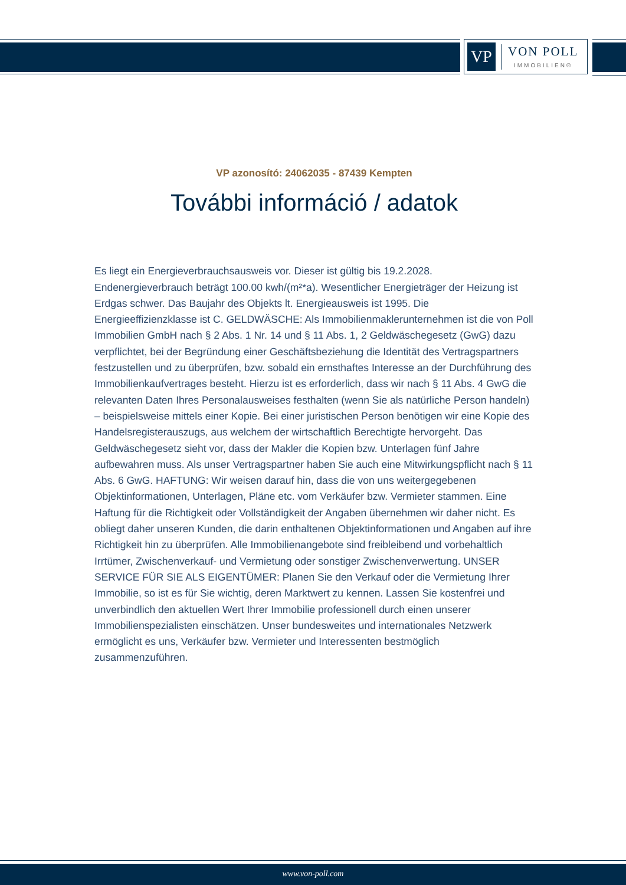VP
VON POLL
IMMOBILIEN®
VP azonosító: 24062035 - 87439 Kempten
További információ / adatok
Es liegt ein Energieverbrauchsausweis vor. Dieser ist gültig bis 19.2.2028. Endenergieverbrauch beträgt 100.00 kwh/(m²*a). Wesentlicher Energieträger der Heizung ist Erdgas schwer. Das Baujahr des Objekts lt. Energieausweis ist 1995. Die Energieeffizienzklasse ist C. GELDWÄSCHE: Als Immobilienmaklerunternehmen ist die von Poll Immobilien GmbH nach § 2 Abs. 1 Nr. 14 und § 11 Abs. 1, 2 Geldwäschegesetz (GwG) dazu verpflichtet, bei der Begründung einer Geschäftsbeziehung die Identität des Vertragspartners festzustellen und zu überprüfen, bzw. sobald ein ernsthaftes Interesse an der Durchführung des Immobilienkaufvertrages besteht. Hierzu ist es erforderlich, dass wir nach § 11 Abs. 4 GwG die relevanten Daten Ihres Personalausweises festhalten (wenn Sie als natürliche Person handeln) – beispielsweise mittels einer Kopie. Bei einer juristischen Person benötigen wir eine Kopie des Handelsregisterauszugs, aus welchem der wirtschaftlich Berechtigte hervorgeht. Das Geldwäschegesetz sieht vor, dass der Makler die Kopien bzw. Unterlagen fünf Jahre aufbewahren muss. Als unser Vertragspartner haben Sie auch eine Mitwirkungspflicht nach § 11 Abs. 6 GwG. HAFTUNG: Wir weisen darauf hin, dass die von uns weitergegebenen Objektinformationen, Unterlagen, Pläne etc. vom Verkäufer bzw. Vermieter stammen. Eine Haftung für die Richtigkeit oder Vollständigkeit der Angaben übernehmen wir daher nicht. Es obliegt daher unseren Kunden, die darin enthaltenen Objektinformationen und Angaben auf ihre Richtigkeit hin zu überprüfen. Alle Immobilienangebote sind freibleibend und vorbehaltlich Irrtümer, Zwischenverkauf- und Vermietung oder sonstiger Zwischenverwertung. UNSER SERVICE FÜR SIE ALS EIGENTÜMER: Planen Sie den Verkauf oder die Vermietung Ihrer Immobilie, so ist es für Sie wichtig, deren Marktwert zu kennen. Lassen Sie kostenfrei und unverbindlich den aktuellen Wert Ihrer Immobilie professionell durch einen unserer Immobilienspezialisten einschätzen. Unser bundesweites und internationales Netzwerk ermöglicht es uns, Verkäufer bzw. Vermieter und Interessenten bestmöglich zusammenzuführen.
www.von-poll.com